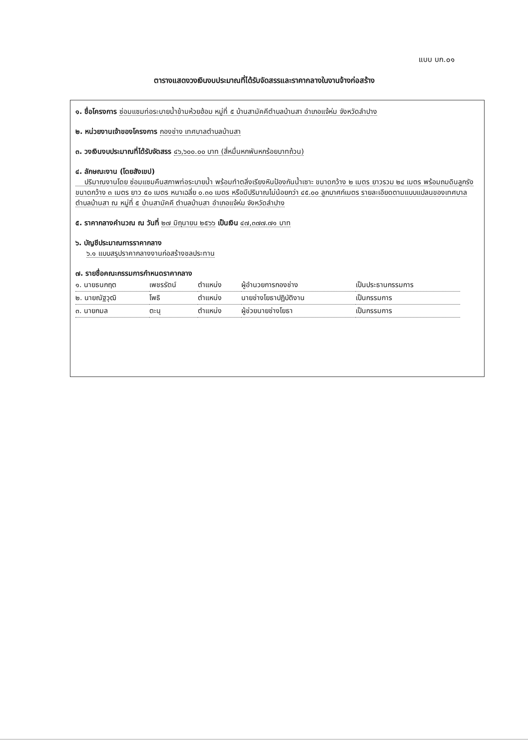แบบ บก.๐๑
ตารางแสดงวงเงินงบประมาณที่ได้รับจัดสรรและราคากลางในงานจ้างก่อสร้าง
๑. ชื่อโครงการ ซ่อมแซมท่อระบายน้ำข้ามห้วยฮ้อม หมู่ที่ ๕ บ้านสามัคคีตำบลบ้านสา อำเภอแจ้ห่ม จังหวัดลำปาง
๒. หน่วยงานเจ้าของโครงการ กองช่าง เทศบาลตำบลบ้านสา
๓. วงเงินงบประมาณที่ได้รับจัดสรร ๔๖,๖๐๐.๐๐ บาท (สี่หมื่นหกพันหกร้อยบาทถ้วน)
๔. ลักษณะงาน (โดยสังเขป)
ปริมาณงานโดย ซ่อมแซมคืนสภาพท่อระบายน้ำ พร้อมทำตลิ่งเรียงหินป้องกันน้ำเซาะ ขนาดกว้าง ๒ เมตร ยาวรวม ๒๔ เมตร พร้อมถมดินลูกรัง ขนาดกว้าง ๓ เมตร ยาว ๕๐ เมตร หนาเฉลี่ย ๐.๓๐ เมตร หรือมีปริมาณไม่น้อยกว่า ๔๕.๐๐ ลูกบาศก์เมตร รายละเอียดตามแบบแปลนของเทศบาลตำบลบ้านสา ณ หมู่ที่ ๕ บ้านสามัคคี ตำบลบ้านสา อำเภอแจ้ห่ม จังหวัดลำปาง
๕. ราคากลางคำนวณ ณ วันที่ ๒๗ มิถุนายน ๒๕๖๖ เป็นเงิน ๔๗,๓๗๗.๗๑ บาท
๖. บัญชีประมาณการราคากลาง
๖.๑ แบบสรุปราคากลางงานก่อสร้างชลประทาน
๗. รายชื่อคณะกรรมการกำหนดราคากลาง
| ๑. นายธนกฤต | เพชรรัตน์ | ตำแหน่ง | ผู้อำนวยการกองช่าง | เป็นประธานกรรมการ |
| ๒. นายณัฐวุฒิ | โพธิ | ตำแหน่ง | นายช่างโยธาปฏิบัติงาน | เป็นกรรมการ |
| ๓. นายกมล | ตะนุ | ตำแหน่ง | ผู้ช่วยนายช่างโยธา | เป็นกรรมการ |